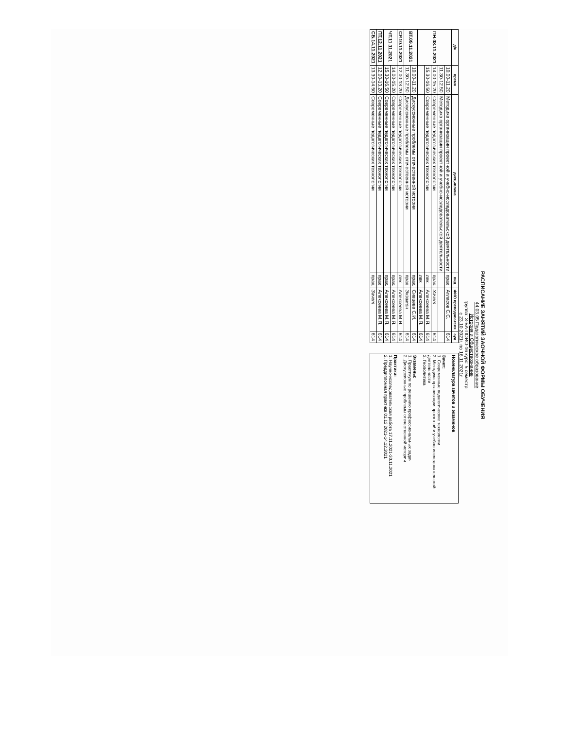РАСПИСАНИЕ ЗАНЯТИЙ ЗАОЧНОЙ ФОРМЫ ОБУЧЕНИЯ
44.03.05 Педагогическое образование
История и Обществознание
группа: З-БА-ПОИО-16 курс: 5 семестр:
с 23.10.2021г. по 16.11.2021г.
| д/н | время | дисциплина | вид | ФИО преподавателя | ауд |
| --- | --- | --- | --- | --- | --- |
| ПН.08.11.2021 | 10.00-11.20 | Методика организации проектной и учебно-исследовательской деятельности | прак | Атласов С.С. | 614 |
| | 11.30-12.50 | Методика организации проектной и учебно-исследовательской деятельности | | | |
| | 14.00-15.20 | Современные педагогических технологии | прак. | Зачет | 614 |
| | 15.30-16.50 | Современные педагогических технологии | лек. | Алексеева М.Я. | 614 |
| | | | лек | Алексеева М.Я. | 614 |
| ВТ.09.11.2021 | 10.00-11.20 | Дискуссионные проблемы отечественной истории | прак. | Сивцева С.И. | 614 |
| | 11.30-12.50 | Дискуссионные проблемы отечественной истории | прак | Экзамен | 614 |
| СР.10.11.2021 | 12.00-13.20 | Современные педагогических технологии | лек. | Алексеева М.Я. | 614 |
| ЧТ.11.11.2021 | 14.00-15.20 | Современные педагогических технологии | прак. | Алексеева М.Я. | 614 |
| | 15.30-16.50 | Современные педагогических технологии | прак. | Алексеева М.Я. | 614 |
| ПТ.12.11.2021 | 12.00-13.20 | Современные педагогических технологии | прак | Алексеева М.Я. | 614 |
| СБ.14.11.2021 | 13.30-14.50 | Современные педагогических технологии | прак. | Зачет | 614 |
Номенклатура зачетов и экзаменов
Зачет:
1. Современные педагогические технологии
2. Методика организации проектной и учебно-исследовательской деятельности
3. Геополитика
Экзамены:
1. Практикум по решению профессиональных задач
2. Дискуссионные проблемы отечественной истории
Практики:
1. Научно-исследовательская работа 17.11.2021-30.11.2021
2. Преддипломная практика 01.12.2021-14.12.2021